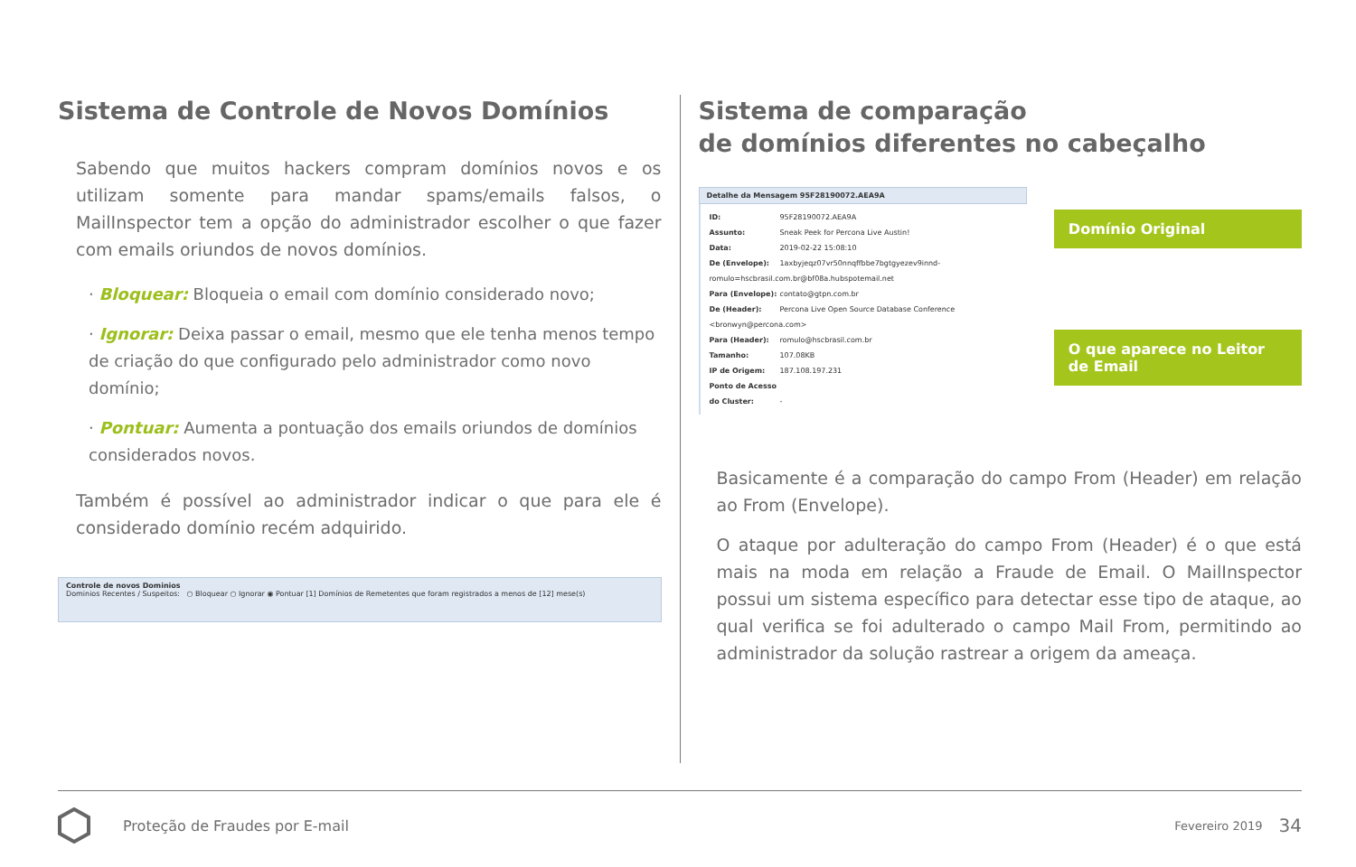Sistema de Controle de Novos Domínios
Sabendo que muitos hackers compram domínios novos e os utilizam somente para mandar spams/emails falsos, o MailInspector tem a opção do administrador escolher o que fazer com emails oriundos de novos domínios.
· Bloquear: Bloqueia o email com domínio considerado novo;
· Ignorar: Deixa passar o email, mesmo que ele tenha menos tempo de criação do que configurado pelo administrador como novo domínio;
· Pontuar: Aumenta a pontuação dos emails oriundos de domínios considerados novos.
Também é possível ao administrador indicar o que para ele é considerado domínio recém adquirido.
Controle de novos Dominios
Dominios Recentes / Suspeitos: ○ Bloquear ○ Ignorar ◉ Pontuar [1] Domínios de Remetentes que foram registrados a menos de [12] mese(s)
Sistema de comparação
de domínios diferentes no cabeçalho
Detalhe da Mensagem 95F28190072.AEA9A
ID: 95F28190072.AEA9A
Assunto: Sneak Peek for Percona Live Austin!
Data: 2019-02-22 15:08:10
De (Envelope): 1axbyjeqz07vr50nnqffbbe7bgtgyezev9innd-romulo=hscbrasil.com.br@bf08a.hubspotemail.net
Para (Envelope): contato@gtpn.com.br
De (Header): Percona Live Open Source Database Conference <bronwyn@percona.com>
Para (Header): romulo@hscbrasil.com.br
Tamanho: 107.08KB
IP de Origem: 187.108.197.231
Ponto de Acesso do Cluster: -
Domínio Original
O que aparece no Leitor de Email
Basicamente é a comparação do campo From (Header) em relação ao From (Envelope).
O ataque por adulteração do campo From (Header) é o que está mais na moda em relação a Fraude de Email. O MailInspector possui um sistema específico para detectar esse tipo de ataque, ao qual verifica se foi adulterado o campo Mail From, permitindo ao administrador da solução rastrear a origem da ameaça.
Proteção de Fraudes por E-mail Fevereiro 2019 34